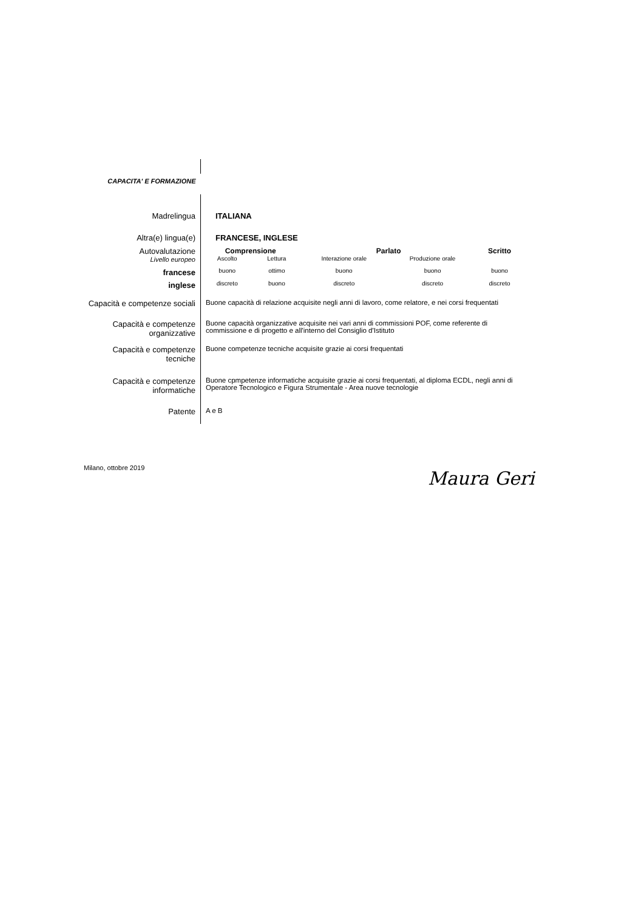| CAPACITA' E FORMAZIONE | |
| Madrelingua | ITALIANA |
| Altra(e) lingua(e) | FRANCESE, INGLESE |
| Autovalutazione | / Comprensione / / Parlato / / Scritto / / Ascolto / Lettura / Interazione orale / Produzione orale / / / buono / ottimo / buono / buono / buono / / discreto / buono / discreto / discreto / discreto / |
| Livello europeo | |
| francese | |
| inglese | |
| Capacità e competenze sociali | Buone capacità di relazione acquisite negli anni di lavoro, come relatore, e nei corsi frequentati |
| Capacità e competenze organizzative | Buone capacità organizzative acquisite nei vari anni di commissioni POF, come referente di commissione e di progetto e all'interno del Consiglio d'Istituto |
| Capacità e competenze tecniche | Buone competenze tecniche acquisite grazie ai corsi frequentati |
| Capacità e competenze informatiche | Buone cpmpetenze informatiche acquisite grazie ai corsi frequentati, al diploma ECDL, negli anni di Operatore Tecnologico e Figura Strumentale - Area nuove tecnologie |
| Patente | A e B |
Milano, ottobre 2019 Maura Geri